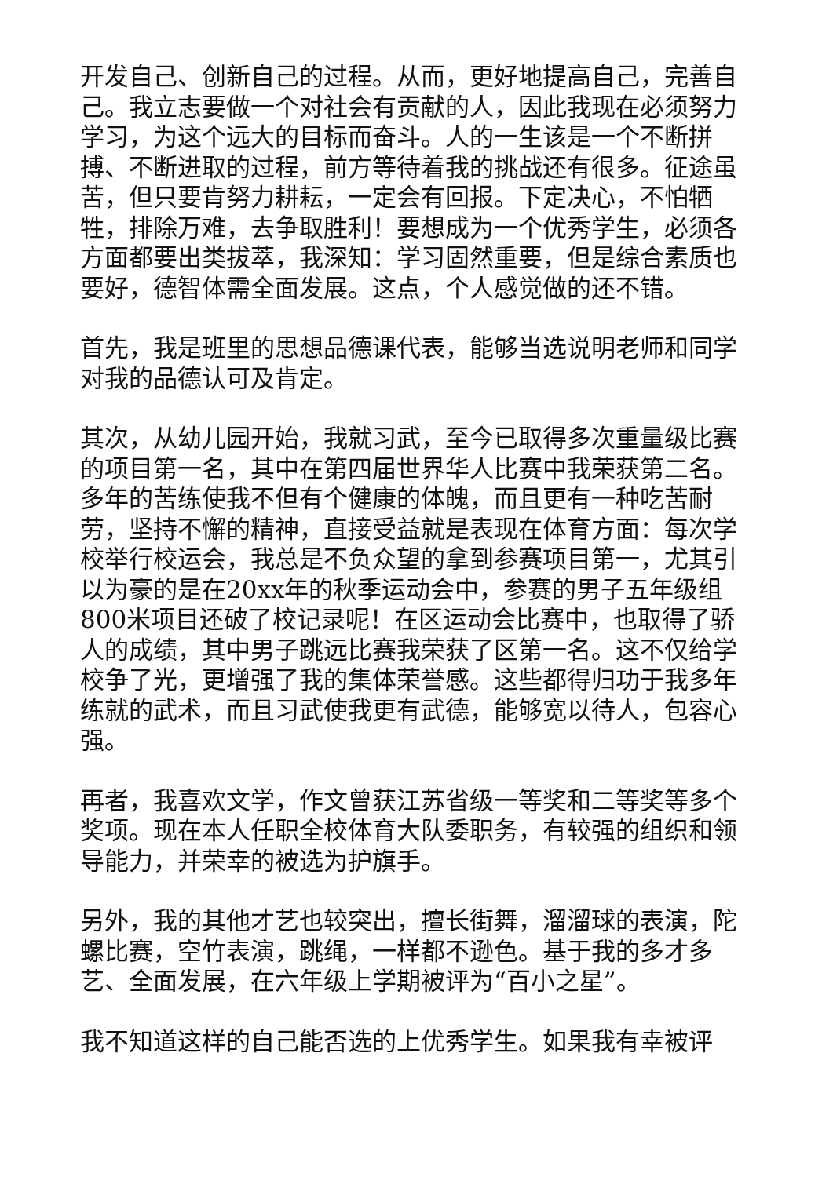开发自己、创新自己的过程。从而，更好地提高自己，完善自己。我立志要做一个对社会有贡献的人，因此我现在必须努力学习，为这个远大的目标而奋斗。人的一生该是一个不断拼搏、不断进取的过程，前方等待着我的挑战还有很多。征途虽苦，但只要肯努力耕耘，一定会有回报。下定决心，不怕牺牲，排除万难，去争取胜利！要想成为一个优秀学生，必须各方面都要出类拔萃，我深知：学习固然重要，但是综合素质也要好，德智体需全面发展。这点，个人感觉做的还不错。
首先，我是班里的思想品德课代表，能够当选说明老师和同学对我的品德认可及肯定。
其次，从幼儿园开始，我就习武，至今已取得多次重量级比赛的项目第一名，其中在第四届世界华人比赛中我荣获第二名。多年的苦练使我不但有个健康的体魄，而且更有一种吃苦耐劳，坚持不懈的精神，直接受益就是表现在体育方面：每次学校举行校运会，我总是不负众望的拿到参赛项目第一，尤其引以为豪的是在20xx年的秋季运动会中，参赛的男子五年级组800米项目还破了校记录呢！在区运动会比赛中，也取得了骄人的成绩，其中男子跳远比赛我荣获了区第一名。这不仅给学校争了光，更增强了我的集体荣誉感。这些都得归功于我多年练就的武术，而且习武使我更有武德，能够宽以待人，包容心强。
再者，我喜欢文学，作文曾获江苏省级一等奖和二等奖等多个奖项。现在本人任职全校体育大队委职务，有较强的组织和领导能力，并荣幸的被选为护旗手。
另外，我的其他才艺也较突出，擅长街舞，溜溜球的表演，陀螺比赛，空竹表演，跳绳，一样都不逊色。基于我的多才多艺、全面发展，在六年级上学期被评为“百小之星”。
我不知道这样的自己能否选的上优秀学生。如果我有幸被评